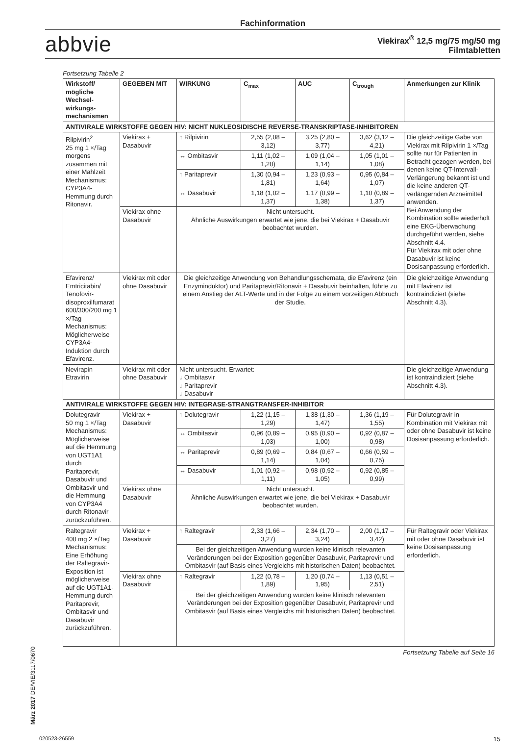Fachinformation
abbvie
Viekirax<sup>®</sup> 12,5 mg/75 mg/50 mg
Filmtabletten
Fortsetzung Tabelle 2
| Wirkstoff/ mögliche Wechsel­wirkungs­mechanismen | GEGEBEN MIT | WIRKUNG | C<sub>max</sub> | AUC | C<sub>trough</sub> | Anmerkungen zur Klinik |
| --- | --- | --- | --- | --- | --- | --- |
| ANTIVIRALE WIRKSTOFFE GEGEN HIV: NICHT NUKLEOSIDISCHE REVERSE-TRANSKRIPTASE-INHIBITOREN | | | | | | |
| Rilpivirin<sup>2</sup> 25 mg 1 ×/Tag morgens zusammen mit einer Mahlzeit Mechanismus: CYP3A4-Hemmung durch Ritonavir. | Viekirax + Dasabuvir | ↑ Rilpivirin | 2,55 (2,08 – 3,12) | 3,25 (2,80 – 3,77) | 3,62 (3,12 – 4,21) | Die gleichzeitige Gabe von Viekirax mit Rilpivirin 1 ×/Tag sollte nur für Patienten in Betracht gezogen werden, bei denen keine QT-Intervall-Verlängerung bekannt ist und die keine anderen QT-verlängernden Arzneimittel anwenden. Bei Anwendung der Kombination sollte wiederholt eine EKG-Überwachung durchgeführt werden, siehe Abschnitt 4.4. Für Viekirax mit oder ohne Dasabuvir ist keine Dosisanpassung erforderlich. |
| | | ↔ Ombitasvir | 1,11 (1,02 – 1,20) | 1,09 (1,04 – 1,14) | 1,05 (1,01 – 1,08) | |
| | | ↑ Paritaprevir | 1,30 (0,94 – 1,81) | 1,23 (0,93 – 1,64) | 0,95 (0,84 – 1,07) | |
| | | ↔ Dasabuvir | 1,18 (1,02 – 1,37) | 1,17 (0,99 – 1,38) | 1,10 (0,89 – 1,37) | |
| | Viekirax ohne Dasabuvir | Nicht untersucht. Ähnliche Auswirkungen erwartet wie jene, die bei Viekirax + Dasabuvir beobachtet wurden. | | | | |
| Efavirenz/ Emtricitabin/ Tenofovir-disoproxilfumarat 600/300/200 mg 1 ×/Tag Mechanismus: Möglicherweise CYP3A4-Induktion durch Efavirenz. | Viekirax mit oder ohne Dasabuvir | Die gleichzeitige Anwendung von Behandlungsschemata, die Efavirenz (ein Enzyminduktor) und Paritaprevir/Ritonavir + Dasabuvir beinhalten, führte zu einem Anstieg der ALT-Werte und in der Folge zu einem vorzeitigen Abbruch der Studie. | | | | Die gleichzeitige Anwendung mit Efavirenz ist kontraindiziert (siehe Abschnitt 4.3). |
| Nevirapin Etravirin | Viekirax mit oder ohne Dasabuvir | Nicht untersucht. Erwartet: ↓ Ombitasvir ↓ Paritaprevir ↓ Dasabuvir | | | | Die gleichzeitige Anwendung ist kontraindiziert (siehe Abschnitt 4.3). |
| ANTIVIRALE WIRKSTOFFE GEGEN HIV: INTEGRASE-STRANGTRANSFER-INHIBITOR | | | | | | |
| Dolutegravir 50 mg 1 ×/Tag Mechanismus: Möglicherweise auf die Hemmung von UGT1A1 durch Paritaprevir, Dasabuvir und Ombitasvir und die Hemmung von CYP3A4 durch Ritonavir zurückzuführen. | Viekirax + Dasabuvir | ↑ Dolutegravir | 1,22 (1,15 – 1,29) | 1,38 (1,30 – 1,47) | 1,36 (1,19 – 1,55) | Für Dolutegravir in Kombination mit Viekirax mit oder ohne Dasabuvir ist keine Dosisanpassung erforderlich. |
| | | ↔ Ombitasvir | 0,96 (0,89 – 1,03) | 0,95 (0,90 – 1,00) | 0,92 (0,87 – 0,98) | |
| | | ↔ Paritaprevir | 0,89 (0,69 – 1,14) | 0,84 (0,67 – 1,04) | 0,66 (0,59 – 0,75) | |
| | | ↔ Dasabuvir | 1,01 (0,92 – 1,11) | 0,98 (0,92 – 1,05) | 0,92 (0,85 – 0,99) | |
| | Viekirax ohne Dasabuvir | Nicht untersucht. Ähnliche Auswirkungen erwartet wie jene, die bei Viekirax + Dasabuvir beobachtet wurden. | | | | |
| Raltegravir 400 mg 2 ×/Tag Mechanismus: Eine Erhöhung der Raltegravir-Exposition ist möglicherweise auf die UGT1A1-Hemmung durch Paritaprevir, Ombitasvir und Dasabuvir zurückzuführen. | Viekirax + Dasabuvir | ↑ Raltegravir | 2,33 (1,66 – 3,27) | 2,34 (1,70 – 3,24) | 2,00 (1,17 – 3,42) | Für Raltegravir oder Viekirax mit oder ohne Dasabuvir ist keine Dosisanpassung erforderlich. |
| | | Bei der gleichzeitigen Anwendung wurden keine klinisch relevanten Veränderungen bei der Exposition gegenüber Dasabuvir, Paritaprevir und Ombitasvir (auf Basis eines Vergleichs mit historischen Daten) beobachtet. | | | | |
| | Viekirax ohne Dasabuvir | ↑ Raltegravir | 1,22 (0,78 – 1,89) | 1,20 (0,74 – 1,95) | 1,13 (0,51 – 2,51) | |
| | | Bei der gleichzeitigen Anwendung wurden keine klinisch relevanten Veränderungen bei der Exposition gegenüber Dasabuvir, Paritaprevir und Ombitasvir (auf Basis eines Vergleichs mit historischen Daten) beobachtet. | | | | |
Fortsetzung Tabelle auf Seite 16
März 2017 DE/VIE/3117/0670
020523-26559 15